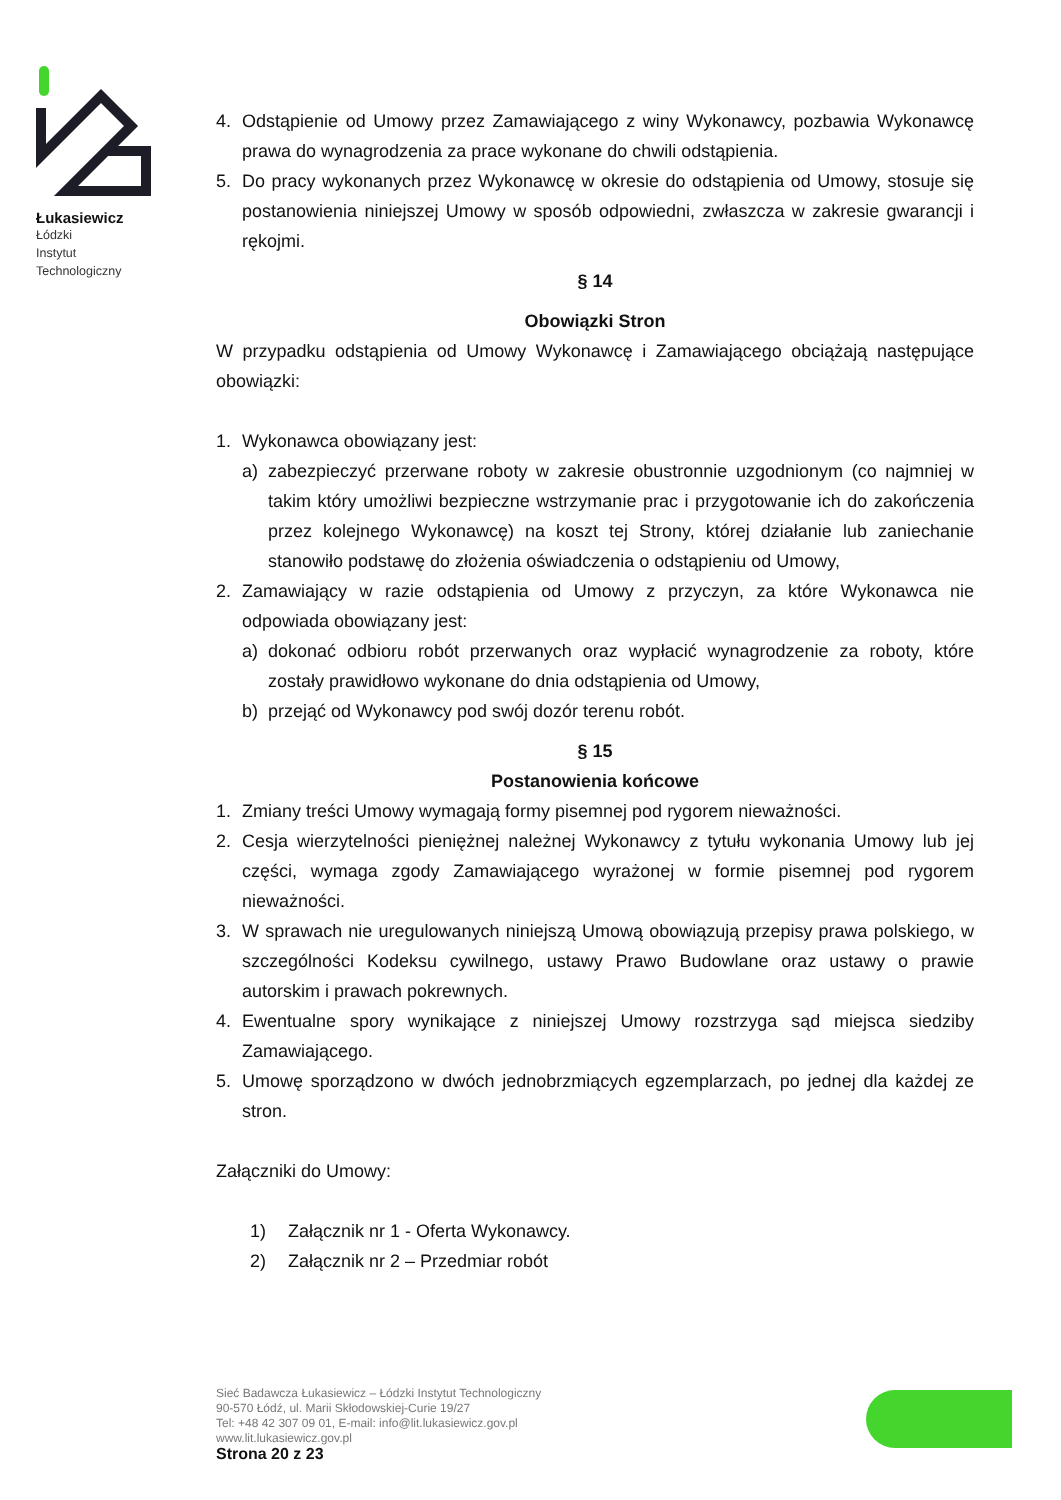Łukasiewicz
Łódzki
Instytut
Technologiczny
4. Odstąpienie od Umowy przez Zamawiającego z winy Wykonawcy, pozbawia Wykonawcę prawa do wynagrodzenia za prace wykonane do chwili odstąpienia.
5. Do pracy wykonanych przez Wykonawcę w okresie do odstąpienia od Umowy, stosuje się postanowienia niniejszej Umowy w sposób odpowiedni, zwłaszcza w zakresie gwarancji i rękojmi.
§ 14
Obowiązki Stron
W przypadku odstąpienia od Umowy Wykonawcę i Zamawiającego obciążają następujące obowiązki:
1. Wykonawca obowiązany jest:
a) zabezpieczyć przerwane roboty w zakresie obustronnie uzgodnionym (co najmniej w takim który umożliwi bezpieczne wstrzymanie prac i przygotowanie ich do zakończenia przez kolejnego Wykonawcę) na koszt tej Strony, której działanie lub zaniechanie stanowiło podstawę do złożenia oświadczenia o odstąpieniu od Umowy,
2. Zamawiający w razie odstąpienia od Umowy z przyczyn, za które Wykonawca nie odpowiada obowiązany jest:
a) dokonać odbioru robót przerwanych oraz wypłacić wynagrodzenie za roboty, które zostały prawidłowo wykonane do dnia odstąpienia od Umowy,
b) przejąć od Wykonawcy pod swój dozór terenu robót.
§ 15
Postanowienia końcowe
1. Zmiany treści Umowy wymagają formy pisemnej pod rygorem nieważności.
2. Cesja wierzytelności pieniężnej należnej Wykonawcy z tytułu wykonania Umowy lub jej części, wymaga zgody Zamawiającego wyrażonej w formie pisemnej pod rygorem nieważności.
3. W sprawach nie uregulowanych niniejszą Umową obowiązują przepisy prawa polskiego, w szczególności Kodeksu cywilnego, ustawy Prawo Budowlane oraz ustawy o prawie autorskim i prawach pokrewnych.
4. Ewentualne spory wynikające z niniejszej Umowy rozstrzyga sąd miejsca siedziby Zamawiającego.
5. Umowę sporządzono w dwóch jednobrzmiących egzemplarzach, po jednej dla każdej ze stron.
Załączniki do Umowy:
1) Załącznik nr 1 - Oferta Wykonawcy.
2) Załącznik nr 2 – Przedmiar robót
Sieć Badawcza Łukasiewicz – Łódzki Instytut Technologiczny
90-570 Łódź, ul. Marii Skłodowskiej-Curie 19/27
Tel: +48 42 307 09 01, E-mail: info@lit.lukasiewicz.gov.pl
www.lit.lukasiewicz.gov.pl
Strona 20 z 23